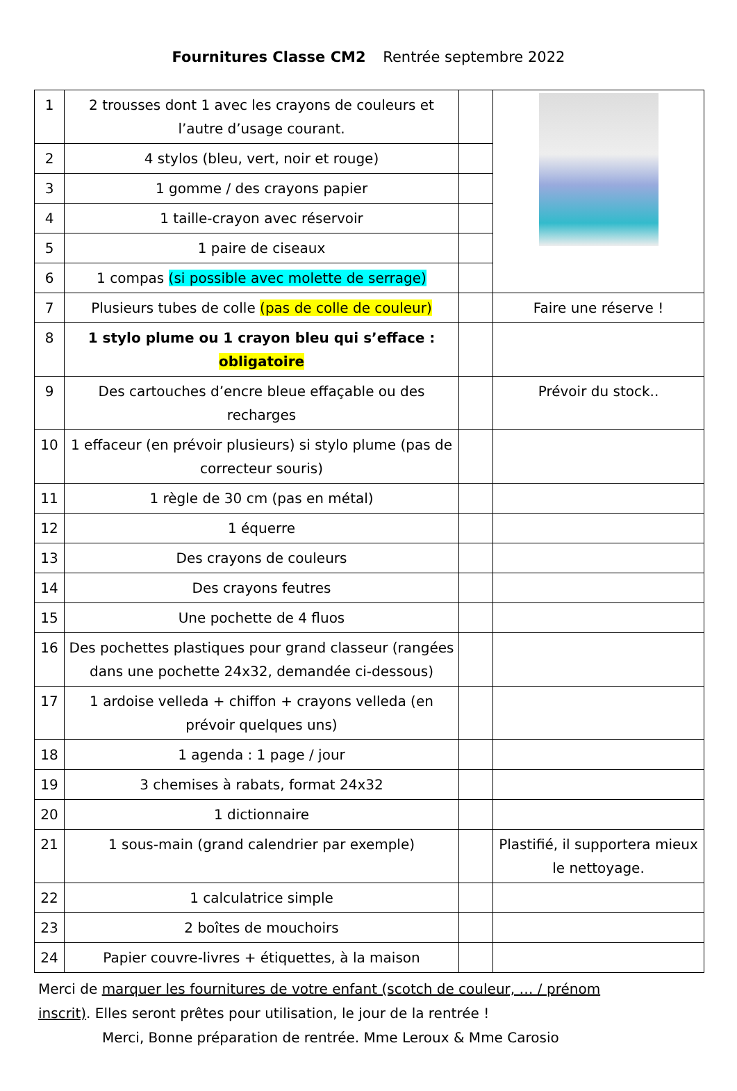Fournitures Classe CM2 Rentrée septembre 2022
| 1 | 2 trousses dont 1 avec les crayons de couleurs et l’autre d’usage courant. | | |
| 2 | 4 stylos (bleu, vert, noir et rouge) | | |
| 3 | 1 gomme / des crayons papier | | |
| 4 | 1 taille-crayon avec réservoir | | |
| 5 | 1 paire de ciseaux | | |
| 6 | 1 compas (si possible avec molette de serrage) | | |
| 7 | Plusieurs tubes de colle (pas de colle de couleur) | | Faire une réserve ! |
| 8 | 1 stylo plume ou 1 crayon bleu qui s’efface : obligatoire | | |
| 9 | Des cartouches d’encre bleue effaçable ou des recharges | | Prévoir du stock.. |
| 10 | 1 effaceur (en prévoir plusieurs) si stylo plume (pas de correcteur souris) | | |
| 11 | 1 règle de 30 cm (pas en métal) | | |
| 12 | 1 équerre | | |
| 13 | Des crayons de couleurs | | |
| 14 | Des crayons feutres | | |
| 15 | Une pochette de 4 fluos | | |
| 16 | Des pochettes plastiques pour grand classeur (rangées dans une pochette 24x32, demandée ci-dessous) | | |
| 17 | 1 ardoise velleda + chiffon + crayons velleda (en prévoir quelques uns) | | |
| 18 | 1 agenda : 1 page / jour | | |
| 19 | 3 chemises à rabats, format 24x32 | | |
| 20 | 1 dictionnaire | | |
| 21 | 1 sous-main (grand calendrier par exemple) | | Plastifié, il supportera mieux le nettoyage. |
| 22 | 1 calculatrice simple | | |
| 23 | 2 boîtes de mouchoirs | | |
| 24 | Papier couvre-livres + étiquettes, à la maison | | |
Merci de marquer les fournitures de votre enfant (scotch de couleur, … / prénom inscrit). Elles seront prêtes pour utilisation, le jour de la rentrée !
Merci, Bonne préparation de rentrée. Mme Leroux & Mme Carosio